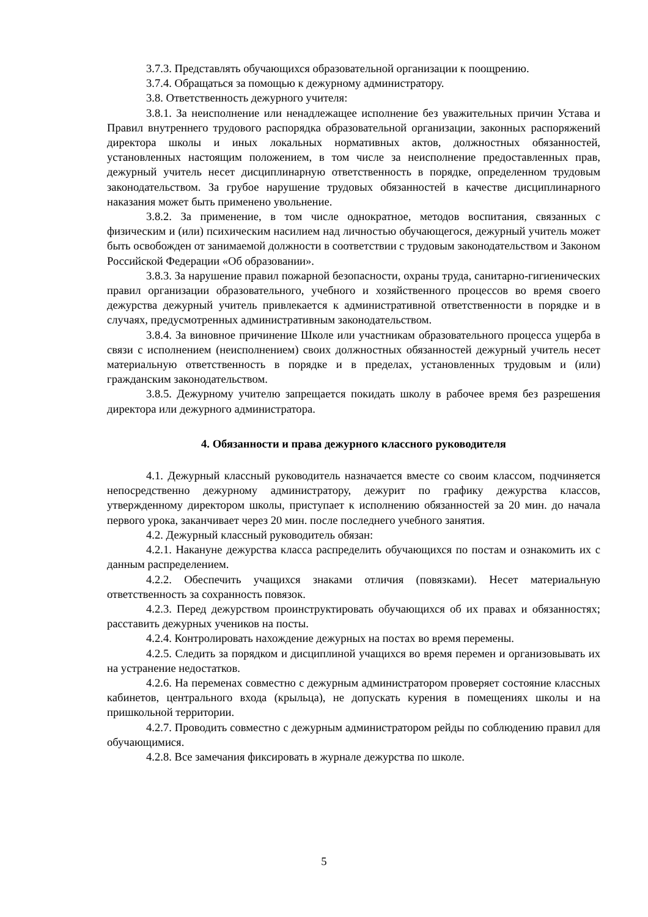3.7.3. Представлять обучающихся образовательной организации к поощрению.
3.7.4. Обращаться за помощью к дежурному администратору.
3.8. Ответственность дежурного учителя:
3.8.1. За неисполнение или ненадлежащее исполнение без уважительных причин Устава и Правил внутреннего трудового распорядка образовательной организации, законных распоряжений директора школы и иных локальных нормативных актов, должностных обязанностей, установленных настоящим положением, в том числе за неисполнение предоставленных прав, дежурный учитель несет дисциплинарную ответственность в порядке, определенном трудовым законодательством. За грубое нарушение трудовых обязанностей в качестве дисциплинарного наказания может быть применено увольнение.
3.8.2. За применение, в том числе однократное, методов воспитания, связанных с физическим и (или) психическим насилием над личностью обучающегося, дежурный учитель может быть освобожден от занимаемой должности в соответствии с трудовым законодательством и Законом Российской Федерации «Об образовании».
3.8.3. За нарушение правил пожарной безопасности, охраны труда, санитарно-гигиенических правил организации образовательного, учебного и хозяйственного процессов во время своего дежурства дежурный учитель привлекается к административной ответственности в порядке и в случаях, предусмотренных административным законодательством.
3.8.4. За виновное причинение Школе или участникам образовательного процесса ущерба в связи с исполнением (неисполнением) своих должностных обязанностей дежурный учитель несет материальную ответственность в порядке и в пределах, установленных трудовым и (или) гражданским законодательством.
3.8.5. Дежурному учителю запрещается покидать школу в рабочее время без разрешения директора или дежурного администратора.
4. Обязанности и права дежурного классного руководителя
4.1. Дежурный классный руководитель назначается вместе со своим классом, подчиняется непосредственно дежурному администратору, дежурит по графику дежурства классов, утвержденному директором школы, приступает к исполнению обязанностей за 20 мин. до начала первого урока, заканчивает через 20 мин. после последнего учебного занятия.
4.2. Дежурный классный руководитель обязан:
4.2.1. Накануне дежурства класса распределить обучающихся по постам и ознакомить их с данным распределением.
4.2.2. Обеспечить учащихся знаками отличия (повязками). Несет материальную ответственность за сохранность повязок.
4.2.3. Перед дежурством проинструктировать обучающихся об их правах и обязанностях; расставить дежурных учеников на посты.
4.2.4. Контролировать нахождение дежурных на постах во время перемены.
4.2.5. Следить за порядком и дисциплиной учащихся во время перемен и организовывать их на устранение недостатков.
4.2.6. На переменах совместно с дежурным администратором проверяет состояние классных кабинетов, центрального входа (крыльца), не допускать курения в помещениях школы и на пришкольной территории.
4.2.7. Проводить совместно с дежурным администратором рейды по соблюдению правил для обучающимися.
4.2.8. Все замечания фиксировать в журнале дежурства по школе.
5